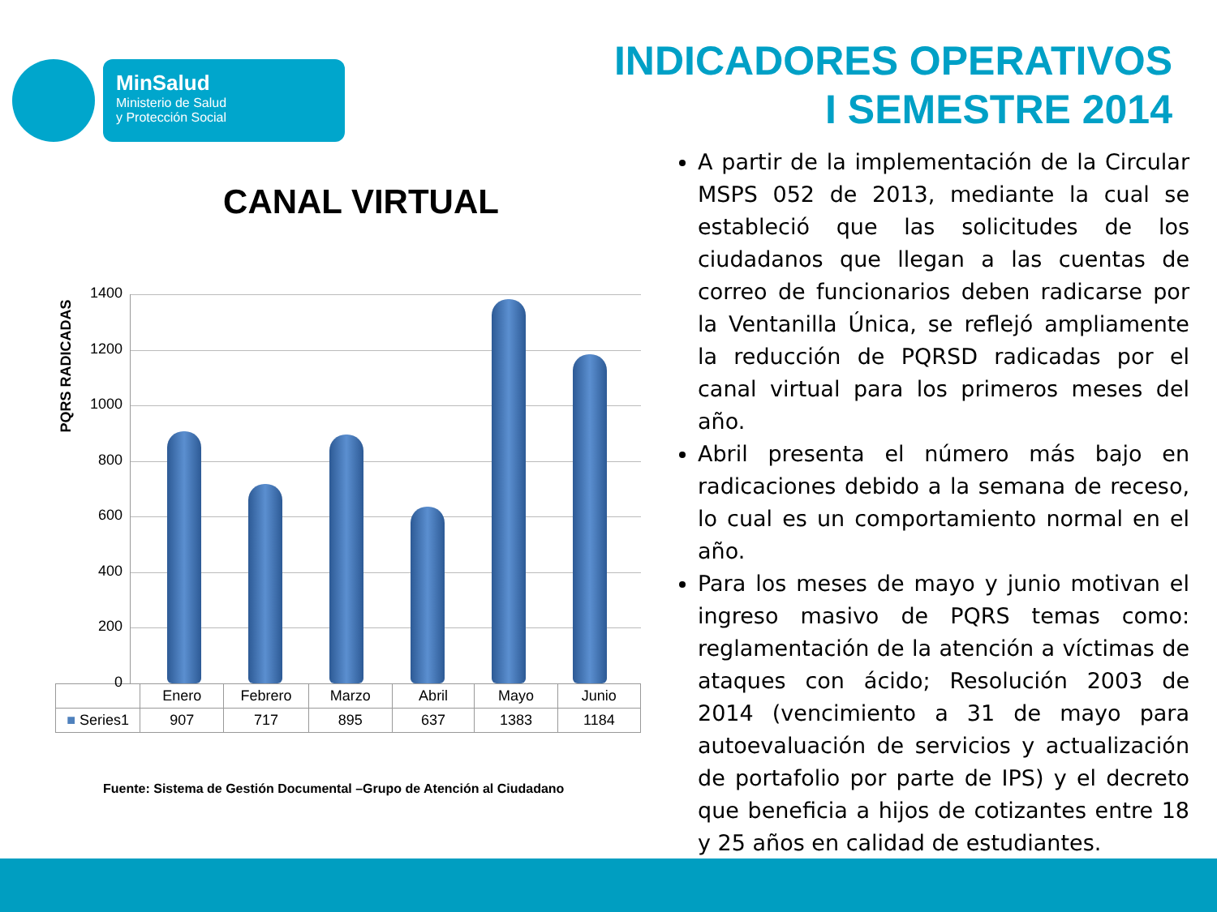MinSalud
Ministerio de Salud
y Protección Social
INDICADORES OPERATIVOS
I SEMESTRE 2014
CANAL VIRTUAL
PQRS RADICADAS
1400
1200
1000
800
600
400
200
0
| | Enero | Febrero | Marzo | Abril | Mayo | Junio |
| --- | --- | --- | --- | --- | --- | --- |
| ■ Series1 | 907 | 717 | 895 | 637 | 1383 | 1184 |
Fuente: Sistema de Gestión Documental –Grupo de Atención al Ciudadano
A partir de la implementación de la Circular MSPS 052 de 2013, mediante la cual se estableció que las solicitudes de los ciudadanos que llegan a las cuentas de correo de funcionarios deben radicarse por la Ventanilla Única, se reflejó ampliamente la reducción de PQRSD radicadas por el canal virtual para los primeros meses del año.
Abril presenta el número más bajo en radicaciones debido a la semana de receso, lo cual es un comportamiento normal en el año.
Para los meses de mayo y junio motivan el ingreso masivo de PQRS temas como: reglamentación de la atención a víctimas de ataques con ácido; Resolución 2003 de 2014 (vencimiento a 31 de mayo para autoevaluación de servicios y actualización de portafolio por parte de IPS) y el decreto que beneficia a hijos de cotizantes entre 18 y 25 años en calidad de estudiantes.